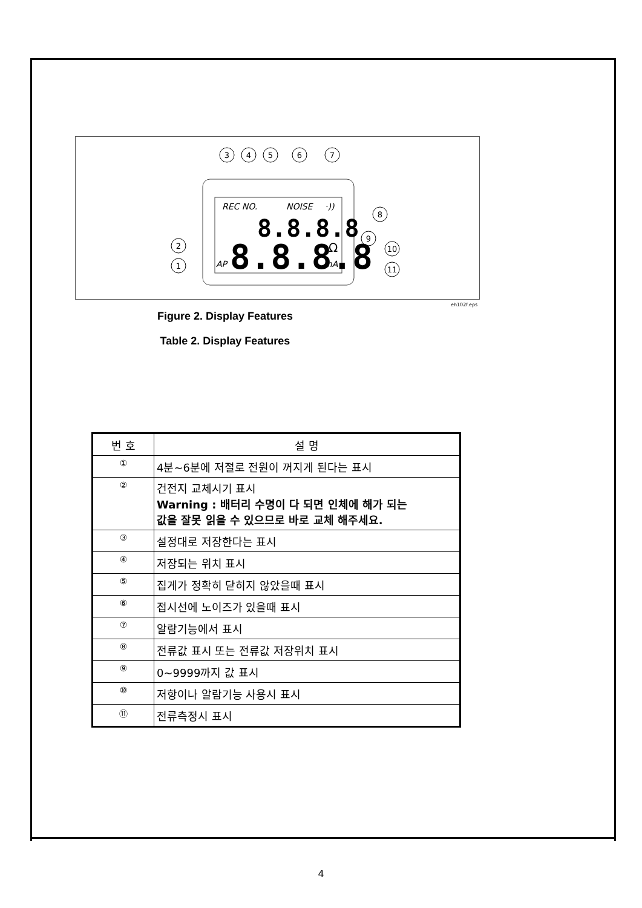REC NO.
NOISE
·))
AP
mA
8.8.8.8
8.8.8.8
Ω
3
4
5
6
7
8
9
10
11
2
1
eh102f.eps
Figure 2. Display Features
Table 2. Display Features
| 번 호 | 설 명 |
| --- | --- |
| ① | 4분~6분에 저절로 전원이 꺼지게 된다는 표시 |
| ② | 건전지 교체시기 표시 Warning : 배터리 수명이 다 되면 인체에 해가 되는 값을 잘못 읽을 수 있으므로 바로 교체 해주세요. |
| ③ | 설정대로 저장한다는 표시 |
| ④ | 저장되는 위치 표시 |
| ⑤ | 집게가 정확히 닫히지 않았을때 표시 |
| ⑥ | 접시선에 노이즈가 있을때 표시 |
| ⑦ | 알람기능에서 표시 |
| ⑧ | 전류값 표시 또는 전류값 저장위치 표시 |
| ⑨ | 0~9999까지 값 표시 |
| ⑩ | 저항이나 알람기능 사용시 표시 |
| ⑪ | 전류측정시 표시 |
4